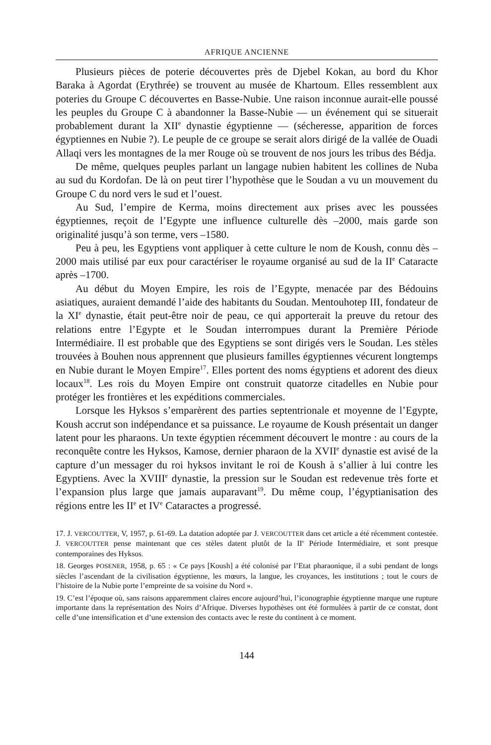AFRIQUE ANCIENNE
Plusieurs pièces de poterie découvertes près de Djebel Kokan, au bord du Khor Baraka à Agordat (Erythrée) se trouvent au musée de Khartoum. Elles ressemblent aux poteries du Groupe C découvertes en Basse-Nubie. Une raison inconnue aurait-elle poussé les peuples du Groupe C à abandonner la Basse-Nubie — un événement qui se situerait probablement durant la XII<sup>e</sup> dynastie égyptienne — (sécheresse, apparition de forces égyptiennes en Nubie ?). Le peuple de ce groupe se serait alors dirigé de la vallée de Ouadi Allaqi vers les montagnes de la mer Rouge où se trouvent de nos jours les tribus des Bédja.
De même, quelques peuples parlant un langage nubien habitent les collines de Nuba au sud du Kordofan. De là on peut tirer l’hypothèse que le Soudan a vu un mouvement du Groupe C du nord vers le sud et l’ouest.
Au Sud, l’empire de Kerma, moins directement aux prises avec les poussées égyptiennes, reçoit de l’Egypte une influence culturelle dès –2000, mais garde son originalité jusqu’à son terme, vers –1580.
Peu à peu, les Egyptiens vont appliquer à cette culture le nom de Koush, connu dès –2000 mais utilisé par eux pour caractériser le royaume organisé au sud de la II<sup>e</sup> Cataracte après –1700.
Au début du Moyen Empire, les rois de l’Egypte, menacée par des Bédouins asiatiques, auraient demandé l’aide des habitants du Soudan. Mentouhotep III, fondateur de la XI<sup>e</sup> dynastie, était peut-être noir de peau, ce qui apporterait la preuve du retour des relations entre l’Egypte et le Soudan interrompues durant la Première Période Intermédiaire. Il est probable que des Egyptiens se sont dirigés vers le Soudan. Les stèles trouvées à Bouhen nous apprennent que plusieurs familles égyptiennes vécurent longtemps en Nubie durant le Moyen Empire<sup>17</sup>. Elles portent des noms égyptiens et adorent des dieux locaux<sup>18</sup>. Les rois du Moyen Empire ont construit quatorze citadelles en Nubie pour protéger les frontières et les expéditions commerciales.
Lorsque les Hyksos s’emparèrent des parties septentrionale et moyenne de l’Egypte, Koush accrut son indépendance et sa puissance. Le royaume de Koush présentait un danger latent pour les pharaons. Un texte égyptien récemment découvert le montre : au cours de la reconquête contre les Hyksos, Kamose, dernier pharaon de la XVII<sup>e</sup> dynastie est avisé de la capture d’un messager du roi hyksos invitant le roi de Koush à s’allier à lui contre les Egyptiens. Avec la XVIII<sup>e</sup> dynastie, la pression sur le Soudan est redevenue très forte et l’expansion plus large que jamais auparavant<sup>19</sup>. Du même coup, l’égyptianisation des régions entre les II<sup>e</sup> et IV<sup>e</sup> Cataractes a progressé.
17. J. VERCOUTTER, V, 1957, p. 61-69. La datation adoptée par J. VERCOUTTER dans cet article a été récemment contestée. J. VERCOUTTER pense maintenant que ces stèles datent plutôt de la II<sup>e</sup> Période Intermédiaire, et sont presque contemporaines des Hyksos.
18. Georges POSENER, 1958, p. 65 : « Ce pays [Koush] a été colonisé par l’Etat pharaonique, il a subi pendant de longs siècles l’ascendant de la civilisation égyptienne, les mœurs, la langue, les croyances, les institutions ; tout le cours de l’histoire de la Nubie porte l’empreinte de sa voisine du Nord ».
19. C’est l’époque où, sans raisons apparemment claires encore aujourd’hui, l’iconographie égyptienne marque une rupture importante dans la représentation des Noirs d’Afrique. Diverses hypothèses ont été formulées à partir de ce constat, dont celle d’une intensification et d’une extension des contacts avec le reste du continent à ce moment.
144